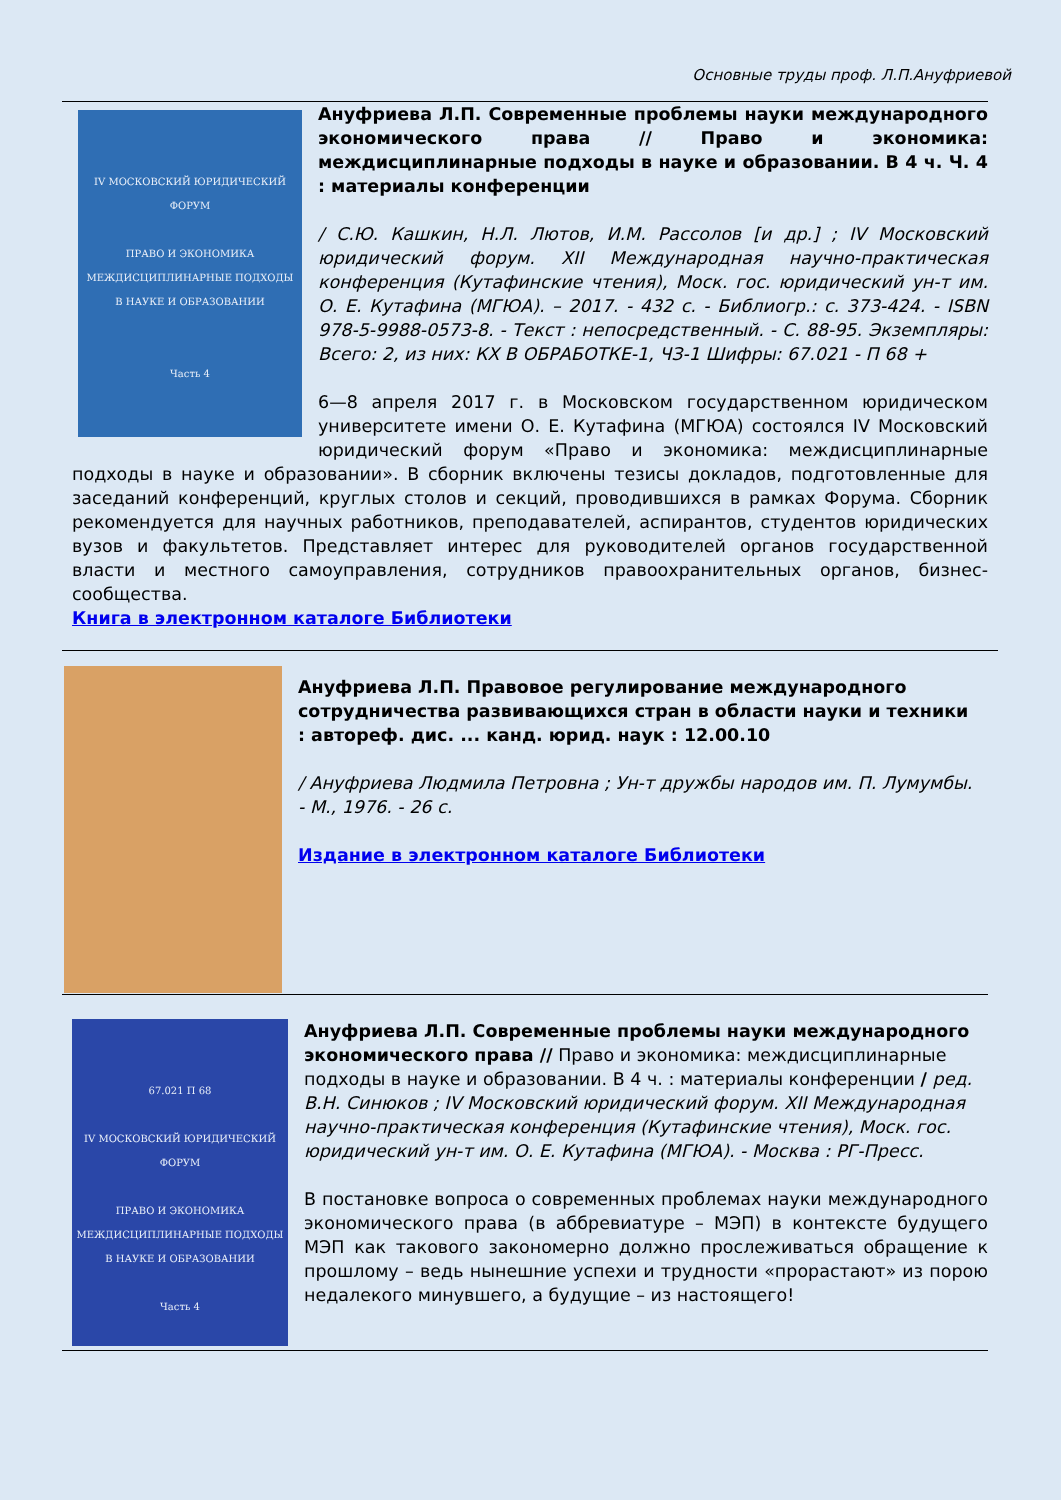Основные труды проф. Л.П.Ануфриевой
IV МОСКОВСКИЙ ЮРИДИЧЕСКИЙ ФОРУМ
ПРАВО И ЭКОНОМИКА
МЕЖДИСЦИПЛИНАРНЫЕ ПОДХОДЫ
В НАУКЕ И ОБРАЗОВАНИИ
Часть 4
Ануфриева Л.П. Современные проблемы науки международного экономического права // Право и экономика: междисциплинарные подходы в науке и образовании. В 4 ч. Ч. 4 : материалы конференции
/ С.Ю. Кашкин, Н.Л. Лютов, И.М. Рассолов [и др.] ; IV Московский юридический форум. XII Международная научно-практическая конференция (Кутафинские чтения), Моск. гос. юридический ун-т им. О. Е. Кутафина (МГЮА). – 2017. - 432 с. - Библиогр.: с. 373-424. - ISBN 978-5-9988-0573-8. - Текст : непосредственный. - С. 88-95. Экземпляры: Всего: 2, из них: КХ В ОБРАБОТКЕ-1, ЧЗ-1 Шифры: 67.021 - П 68 +
6—8 апреля 2017 г. в Московском государственном юридическом университете имени О. Е. Кутафина (МГЮА) состоялся IV Московский юридический форум «Право и экономика: междисциплинарные подходы в науке и образовании». В сборник включены тезисы докладов, подготовленные для заседаний конференций, круглых столов и секций, проводившихся в рамках Форума. Сборник рекомендуется для научных работников, преподавателей, аспирантов, студентов юридических вузов и факультетов. Представляет интерес для руководителей органов государственной власти и местного самоуправления, сотрудников правоохранительных органов, бизнес-сообщества.
Книга в электронном каталоге Библиотеки
Ануфриева Л.П. Правовое регулирование международного сотрудничества развивающихся стран в области науки и техники : автореф. дис. ... канд. юрид. наук : 12.00.10
/ Ануфриева Людмила Петровна ; Ун-т дружбы народов им. П. Лумумбы. - М., 1976. - 26 с.
Издание в электронном каталоге Библиотеки
67.021 П 68
IV МОСКОВСКИЙ ЮРИДИЧЕСКИЙ ФОРУМ
ПРАВО И ЭКОНОМИКА
МЕЖДИСЦИПЛИНАРНЫЕ ПОДХОДЫ
В НАУКЕ И ОБРАЗОВАНИИ
Часть 4
Ануфриева Л.П. Современные проблемы науки международного экономического права // Право и экономика: междисциплинарные подходы в науке и образовании. В 4 ч. : материалы конференции / ред. В.Н. Синюков ; IV Московский юридический форум. XII Международная научно-практическая конференция (Кутафинские чтения), Моск. гос. юридический ун-т им. О. Е. Кутафина (МГЮА). - Москва : РГ-Пресс.
В постановке вопроса о современных проблемах науки международного экономического права (в аббревиатуре – МЭП) в контексте будущего МЭП как такового закономерно должно прослеживаться обращение к прошлому – ведь нынешние успехи и трудности «прорастают» из порою недалекого минувшего, а будущие – из настоящего!